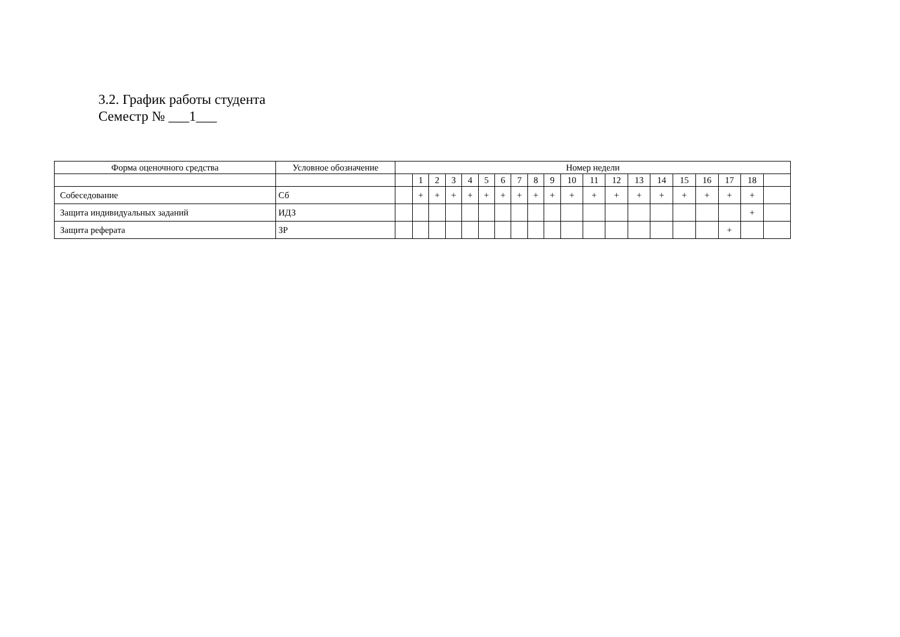3.2. График работы студента
Семестр № ___1___
| Форма оценочного средства | Условное обозначение | Номер недели | | | | | | | | | | | | | | | | | | | |
| --- | --- | --- | --- | --- | --- | --- | --- | --- | --- | --- | --- | --- | --- | --- | --- | --- | --- | --- | --- | --- | --- |
| | | | 1 | 2 | 3 | 4 | 5 | 6 | 7 | 8 | 9 | 10 | 11 | 12 | 13 | 14 | 15 | 16 | 17 | 18 | |
| Собеседование | Сб | | + | + | + | + | + | + | + | + | + | + | + | + | + | + | + | + | + | + | |
| Защита индивидуальных заданий | ИДЗ | | | | | | | | | | | | | | | | | | | + | |
| Защита реферата | ЗР | | | | | | | | | | | | | | | | | | + | | |